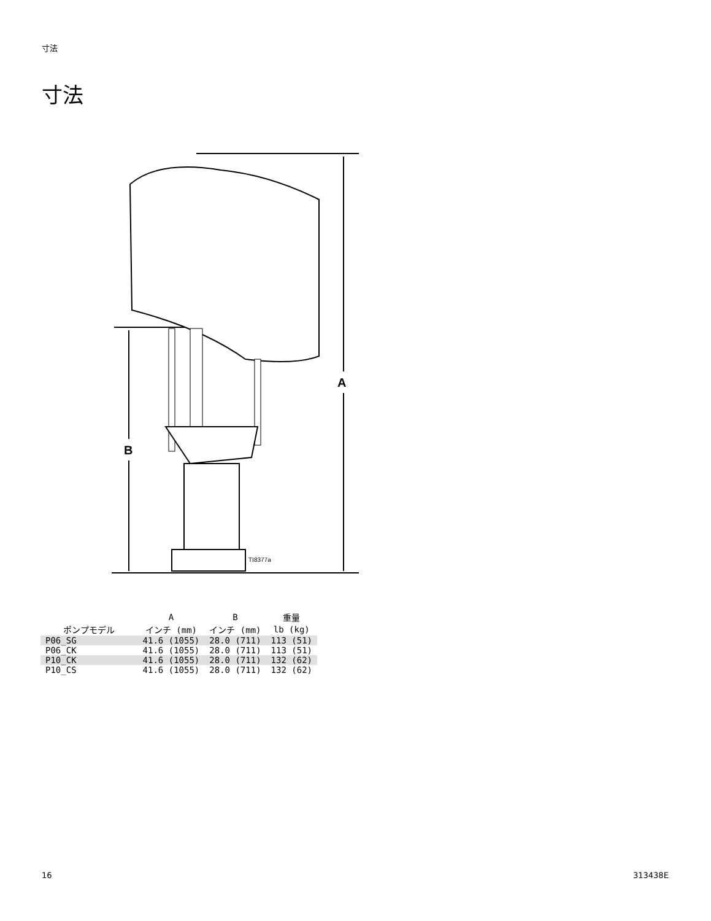寸法
寸法
A
B
TI8377a
| | A | B | 重量 |
| --- | --- | --- | --- |
| ポンプモデル | インチ (mm) | インチ (mm) | lb (kg) |
| P06_SG | 41.6 (1055) | 28.0 (711) | 113 (51) |
| P06_CK | 41.6 (1055) | 28.0 (711) | 113 (51) |
| P10_CK | 41.6 (1055) | 28.0 (711) | 132 (62) |
| P10_CS | 41.6 (1055) | 28.0 (711) | 132 (62) |
16 313438E